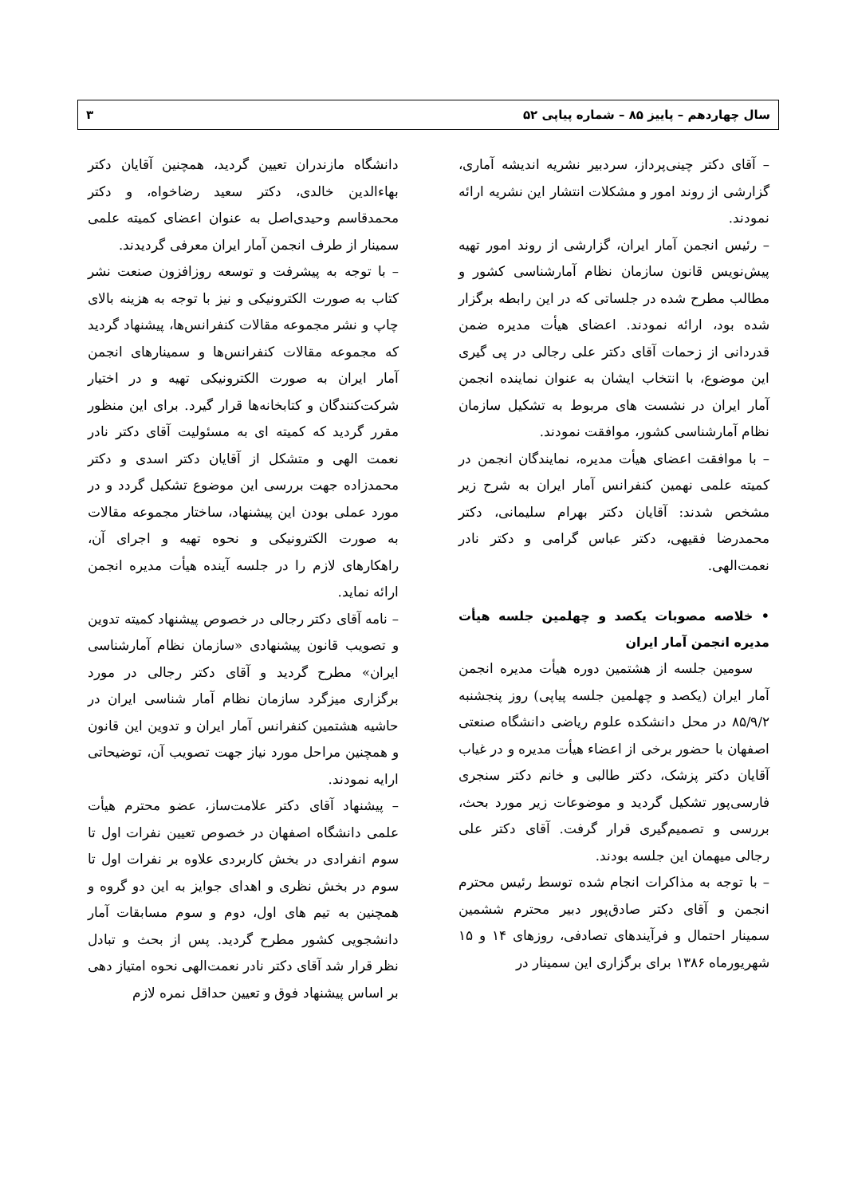سال چهاردهم – پاییز ۸۵ – شماره پیاپی ۵۲ ۳
– آقای دکتر چینی‌پرداز، سردبیر نشریه اندیشه آماری، گزارشی از روند امور و مشکلات انتشار این نشریه ارائه نمودند.
– رئیس انجمن آمار ایران، گزارشی از روند امور تهیه پیش‌نویس قانون سازمان نظام آمارشناسی کشور و مطالب مطرح شده در جلساتی که در این رابطه برگزار شده بود، ارائه نمودند. اعضای هیأت مدیره ضمن قدردانی از زحمات آقای دکتر علی رجالی در پی گیری این موضوع، با انتخاب ایشان به عنوان نماینده انجمن آمار ایران در نشست های مربوط به تشکیل سازمان نظام آمارشناسی کشور، موافقت نمودند.
– با موافقت اعضای هیأت مدیره، نمایندگان انجمن در کمیته علمی نهمین کنفرانس آمار ایران به شرح زیر مشخص شدند: آقایان دکتر بهرام سلیمانی، دکتر محمدرضا فقیهی، دکتر عباس گرامی و دکتر نادر نعمت‌الهی.
• خلاصه مصوبات یکصد و چهلمین جلسه هیأت مدیره انجمن آمار ایران
سومین جلسه از هشتمین دوره هیأت مدیره انجمن آمار ایران (یکصد و چهلمین جلسه پیاپی) روز پنجشنبه ۸۵/۹/۲ در محل دانشکده علوم ریاضی دانشگاه صنعتی اصفهان با حضور برخی از اعضاء هیأت مدیره و در غیاب آقایان دکتر پزشک، دکتر طالبی و خانم دکتر سنجری فارسی‌پور تشکیل گردید و موضوعات زیر مورد بحث، بررسی و تصمیم‌گیری قرار گرفت. آقای دکتر علی رجالی میهمان این جلسه بودند.
– با توجه به مذاکرات انجام شده توسط رئیس محترم انجمن و آقای دکتر صادق‌پور دبیر محترم ششمین سمینار احتمال و فرآیندهای تصادفی، روزهای ۱۴ و ۱۵ شهریورماه ۱۳۸۶ برای برگزاری این سمینار در
دانشگاه مازندران تعیین گردید، همچنین آقایان دکتر بهاءالدین خالدی، دکتر سعید رضاخواه، و دکتر محمدقاسم وحیدی‌اصل به عنوان اعضای کمیته علمی سمینار از طرف انجمن آمار ایران معرفی گردیدند.
– با توجه به پیشرفت و توسعه روزافزون صنعت نشر کتاب به صورت الکترونیکی و نیز با توجه به هزینه بالای چاپ و نشر مجموعه مقالات کنفرانس‌ها، پیشنهاد گردید که مجموعه مقالات کنفرانس‌ها و سمینارهای انجمن آمار ایران به صورت الکترونیکی تهیه و در اختیار شرکت‌کنندگان و کتابخانه‌ها قرار گیرد. برای این منظور مقرر گردید که کمیته ای به مسئولیت آقای دکتر نادر نعمت الهی و متشکل از آقایان دکتر اسدی و دکتر محمدزاده جهت بررسی این موضوع تشکیل گردد و در مورد عملی بودن این پیشنهاد، ساختار مجموعه مقالات به صورت الکترونیکی و نحوه تهیه و اجرای آن، راهکارهای لازم را در جلسه آینده هیأت مدیره انجمن ارائه نماید.
– نامه آقای دکتر رجالی در خصوص پیشنهاد کمیته تدوین و تصویب قانون پیشنهادی «سازمان نظام آمارشناسی ایران» مطرح گردید و آقای دکتر رجالی در مورد برگزاری میزگرد سازمان نظام آمار شناسی ایران در حاشیه هشتمین کنفرانس آمار ایران و تدوین این قانون و همچنین مراحل مورد نیاز جهت تصویب آن، توضیحاتی ارایه نمودند.
– پیشنهاد آقای دکتر علامت‌ساز، عضو محترم هیأت علمی دانشگاه اصفهان در خصوص تعیین نفرات اول تا سوم انفرادی در بخش کاربردی علاوه بر نفرات اول تا سوم در بخش نظری و اهدای جوایز به این دو گروه و همچنین به تیم های اول، دوم و سوم مسابقات آمار دانشجویی کشور مطرح گردید. پس از بحث و تبادل نظر قرار شد آقای دکتر نادر نعمت‌الهی نحوه امتیاز دهی بر اساس پیشنهاد فوق و تعیین حداقل نمره لازم